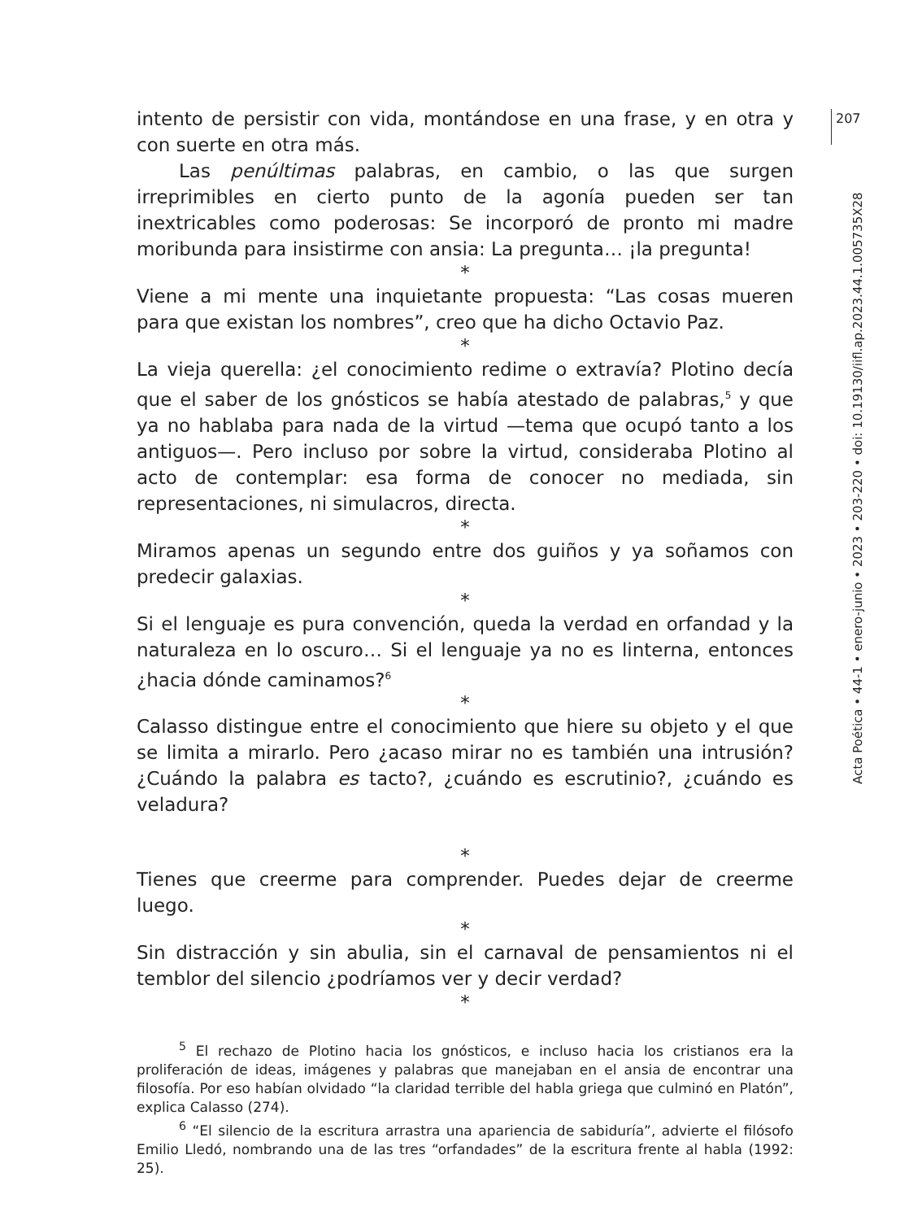207
Acta Poética • 44-1 • enero-junio • 2023 • 203-220 • doi: 10.19130/iifl.ap.2023.44.1.005735X28
intento de persistir con vida, montándose en una frase, y en otra y con suerte en otra más.
Las penúltimas palabras, en cambio, o las que surgen irreprimibles en cierto punto de la agonía pueden ser tan inextricables como poderosas: Se incorporó de pronto mi madre moribunda para insistirme con ansia: La pregunta… ¡la pregunta!
*
Viene a mi mente una inquietante propuesta: “Las cosas mueren para que existan los nombres”, creo que ha dicho Octavio Paz.
*
La vieja querella: ¿el conocimiento redime o extravía? Plotino decía que el saber de los gnósticos se había atestado de palabras,<sup>5</sup> y que ya no hablaba para nada de la virtud —tema que ocupó tanto a los antiguos—. Pero incluso por sobre la virtud, consideraba Plotino al acto de contemplar: esa forma de conocer no mediada, sin representaciones, ni simulacros, directa.
*
Miramos apenas un segundo entre dos guiños y ya soñamos con predecir galaxias.
*
Si el lenguaje es pura convención, queda la verdad en orfandad y la naturaleza en lo oscuro… Si el lenguaje ya no es linterna, entonces ¿hacia dónde caminamos?<sup>6</sup>
*
Calasso distingue entre el conocimiento que hiere su objeto y el que se limita a mirarlo. Pero ¿acaso mirar no es también una intrusión? ¿Cuándo la palabra es tacto?, ¿cuándo es escrutinio?, ¿cuándo es veladura?
*
Tienes que creerme para comprender. Puedes dejar de creerme luego.
*
Sin distracción y sin abulia, sin el carnaval de pensamientos ni el temblor del silencio ¿podríamos ver y decir verdad?
*
<sup>5</sup> El rechazo de Plotino hacia los gnósticos, e incluso hacia los cristianos era la proliferación de ideas, imágenes y palabras que manejaban en el ansia de encontrar una filosofía. Por eso habían olvidado “la claridad terrible del habla griega que culminó en Platón”, explica Calasso (274).
<sup>6</sup> “El silencio de la escritura arrastra una apariencia de sabiduría”, advierte el filósofo Emilio Lledó, nombrando una de las tres “orfandades” de la escritura frente al habla (1992: 25).